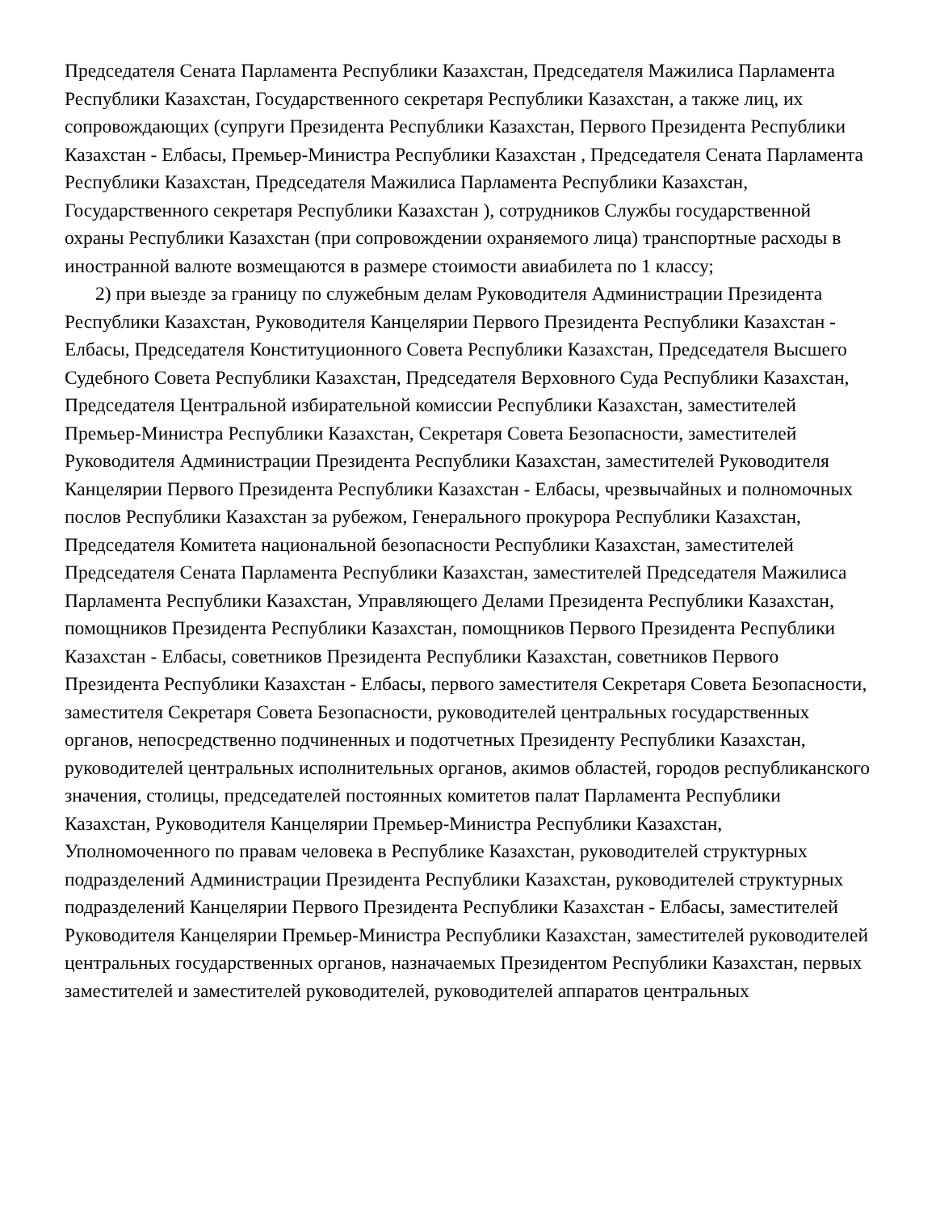Председателя Сената Парламента Республики Казахстан, Председателя Мажилиса Парламента Республики Казахстан, Государственного секретаря Республики Казахстан, а также лиц, их сопровождающих (супруги Президента Республики Казахстан, Первого Президента Республики Казахстан - Елбасы, Премьер-Министра Республики Казахстан , Председателя Сената Парламента Республики Казахстан, Председателя Мажилиса Парламента Республики Казахстан, Государственного секретаря Республики Казахстан ), сотрудников Службы государственной охраны Республики Казахстан (при сопровождении охраняемого лица) транспортные расходы в иностранной валюте возмещаются в размере стоимости авиабилета по 1 классу;
2) при выезде за границу по служебным делам Руководителя Администрации Президента Республики Казахстан, Руководителя Канцелярии Первого Президента Республики Казахстан - Елбасы, Председателя Конституционного Совета Республики Казахстан, Председателя Высшего Судебного Совета Республики Казахстан, Председателя Верховного Суда Республики Казахстан, Председателя Центральной избирательной комиссии Республики Казахстан, заместителей Премьер-Министра Республики Казахстан, Секретаря Совета Безопасности, заместителей Руководителя Администрации Президента Республики Казахстан, заместителей Руководителя Канцелярии Первого Президента Республики Казахстан - Елбасы, чрезвычайных и полномочных послов Республики Казахстан за рубежом, Генерального прокурора Республики Казахстан, Председателя Комитета национальной безопасности Республики Казахстан, заместителей Председателя Сената Парламента Республики Казахстан, заместителей Председателя Мажилиса Парламента Республики Казахстан, Управляющего Делами Президента Республики Казахстан, помощников Президента Республики Казахстан, помощников Первого Президента Республики Казахстан - Елбасы, советников Президента Республики Казахстан, советников Первого Президента Республики Казахстан - Елбасы, первого заместителя Секретаря Совета Безопасности, заместителя Секретаря Совета Безопасности, руководителей центральных государственных органов, непосредственно подчиненных и подотчетных Президенту Республики Казахстан, руководителей центральных исполнительных органов, акимов областей, городов республиканского значения, столицы, председателей постоянных комитетов палат Парламента Республики Казахстан, Руководителя Канцелярии Премьер-Министра Республики Казахстан, Уполномоченного по правам человека в Республике Казахстан, руководителей структурных подразделений Администрации Президента Республики Казахстан, руководителей структурных подразделений Канцелярии Первого Президента Республики Казахстан - Елбасы, заместителей Руководителя Канцелярии Премьер-Министра Республики Казахстан, заместителей руководителей центральных государственных органов, назначаемых Президентом Республики Казахстан, первых заместителей и заместителей руководителей, руководителей аппаратов центральных